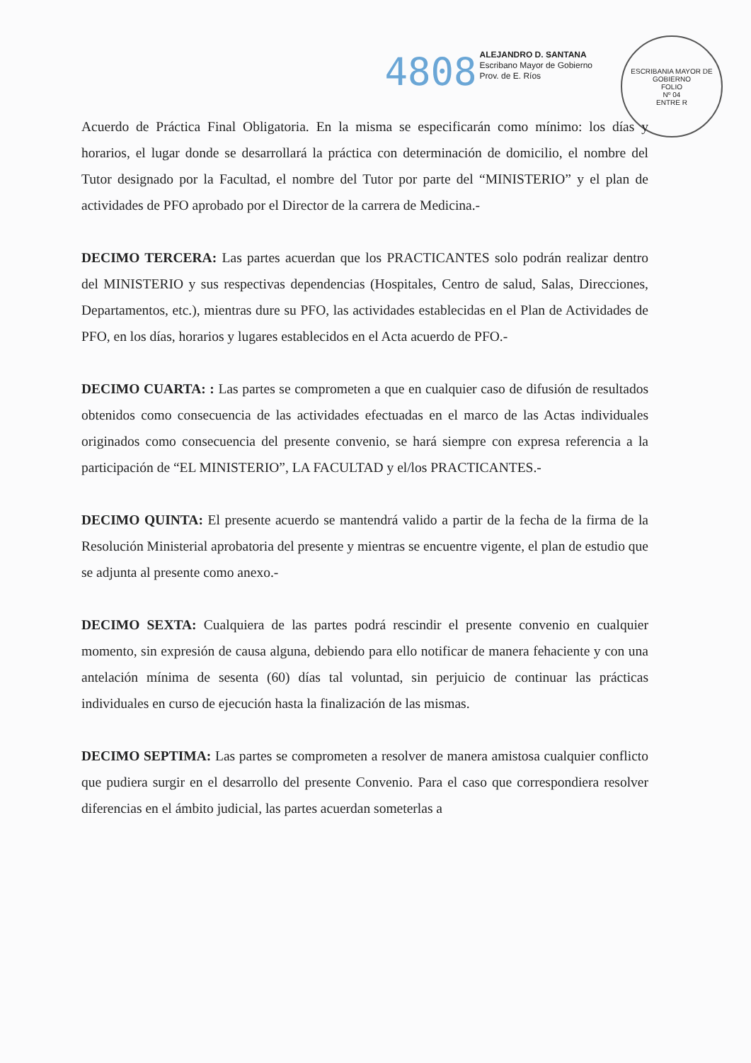4808
ALEJANDRO D. SANTANA
Escribano Mayor de Gobierno
Prov. de E. Ríos
ESCRIBANIA MAYOR DE GOBIERNO
FOLIO
Nº 04
ENTRE R
Acuerdo de Práctica Final Obligatoria. En la misma se especificarán como mínimo: los días y horarios, el lugar donde se desarrollará la práctica con determinación de domicilio, el nombre del Tutor designado por la Facultad, el nombre del Tutor por parte del “MINISTERIO” y el plan de actividades de PFO aprobado por el Director de la carrera de Medicina.-
DECIMO TERCERA: Las partes acuerdan que los PRACTICANTES solo podrán realizar dentro del MINISTERIO y sus respectivas dependencias (Hospitales, Centro de salud, Salas, Direcciones, Departamentos, etc.), mientras dure su PFO, las actividades establecidas en el Plan de Actividades de PFO, en los días, horarios y lugares establecidos en el Acta acuerdo de PFO.-
DECIMO CUARTA: : Las partes se comprometen a que en cualquier caso de difusión de resultados obtenidos como consecuencia de las actividades efectuadas en el marco de las Actas individuales originados como consecuencia del presente convenio, se hará siempre con expresa referencia a la participación de “EL MINISTERIO”, LA FACULTAD y el/los PRACTICANTES.-
DECIMO QUINTA: El presente acuerdo se mantendrá valido a partir de la fecha de la firma de la Resolución Ministerial aprobatoria del presente y mientras se encuentre vigente, el plan de estudio que se adjunta al presente como anexo.-
DECIMO SEXTA: Cualquiera de las partes podrá rescindir el presente convenio en cualquier momento, sin expresión de causa alguna, debiendo para ello notificar de manera fehaciente y con una antelación mínima de sesenta (60) días tal voluntad, sin perjuicio de continuar las prácticas individuales en curso de ejecución hasta la finalización de las mismas.
DECIMO SEPTIMA: Las partes se comprometen a resolver de manera amistosa cualquier conflicto que pudiera surgir en el desarrollo del presente Convenio. Para el caso que correspondiera resolver diferencias en el ámbito judicial, las partes acuerdan someterlas a